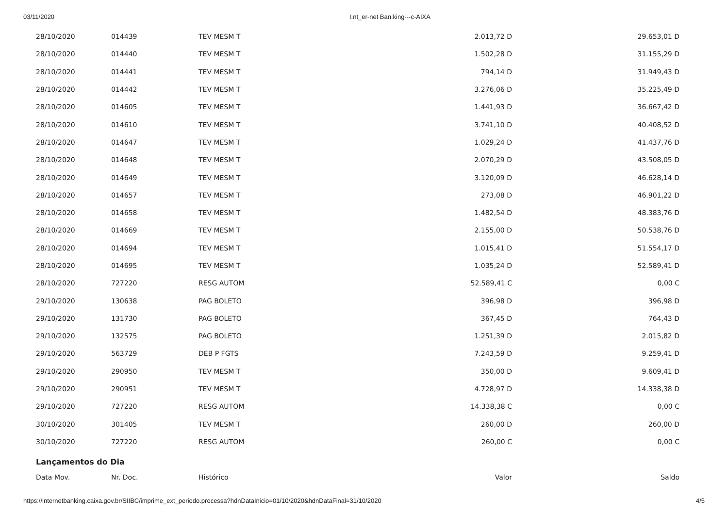03/11/2020 I:nt_er-net Ban:king---c-AIXA
| 28/10/2020 | 014439 | TEV MESM T | 2.013,72 D | 29.653,01 D |
| 28/10/2020 | 014440 | TEV MESM T | 1.502,28 D | 31.155,29 D |
| 28/10/2020 | 014441 | TEV MESM T | 794,14 D | 31.949,43 D |
| 28/10/2020 | 014442 | TEV MESM T | 3.276,06 D | 35.225,49 D |
| 28/10/2020 | 014605 | TEV MESM T | 1.441,93 D | 36.667,42 D |
| 28/10/2020 | 014610 | TEV MESM T | 3.741,10 D | 40.408,52 D |
| 28/10/2020 | 014647 | TEV MESM T | 1.029,24 D | 41.437,76 D |
| 28/10/2020 | 014648 | TEV MESM T | 2.070,29 D | 43.508,05 D |
| 28/10/2020 | 014649 | TEV MESM T | 3.120,09 D | 46.628,14 D |
| 28/10/2020 | 014657 | TEV MESM T | 273,08 D | 46.901,22 D |
| 28/10/2020 | 014658 | TEV MESM T | 1.482,54 D | 48.383,76 D |
| 28/10/2020 | 014669 | TEV MESM T | 2.155,00 D | 50.538,76 D |
| 28/10/2020 | 014694 | TEV MESM T | 1.015,41 D | 51.554,17 D |
| 28/10/2020 | 014695 | TEV MESM T | 1.035,24 D | 52.589,41 D |
| 28/10/2020 | 727220 | RESG AUTOM | 52.589,41 C | 0,00 C |
| 29/10/2020 | 130638 | PAG BOLETO | 396,98 D | 396,98 D |
| 29/10/2020 | 131730 | PAG BOLETO | 367,45 D | 764,43 D |
| 29/10/2020 | 132575 | PAG BOLETO | 1.251,39 D | 2.015,82 D |
| 29/10/2020 | 563729 | DEB P FGTS | 7.243,59 D | 9.259,41 D |
| 29/10/2020 | 290950 | TEV MESM T | 350,00 D | 9.609,41 D |
| 29/10/2020 | 290951 | TEV MESM T | 4.728,97 D | 14.338,38 D |
| 29/10/2020 | 727220 | RESG AUTOM | 14.338,38 C | 0,00 C |
| 30/10/2020 | 301405 | TEV MESM T | 260,00 D | 260,00 D |
| 30/10/2020 | 727220 | RESG AUTOM | 260,00 C | 0,00 C |
Lançamentos do Dia
| Data Mov. | Nr. Doc. | Histórico | Valor | Saldo |
| --- | --- | --- | --- | --- |
https://internetbanking.caixa.gov.br/SIIBC/imprime_ext_periodo.processa?hdnDataInicio=01/10/2020&hdnDataFinal=31/10/2020 4/5